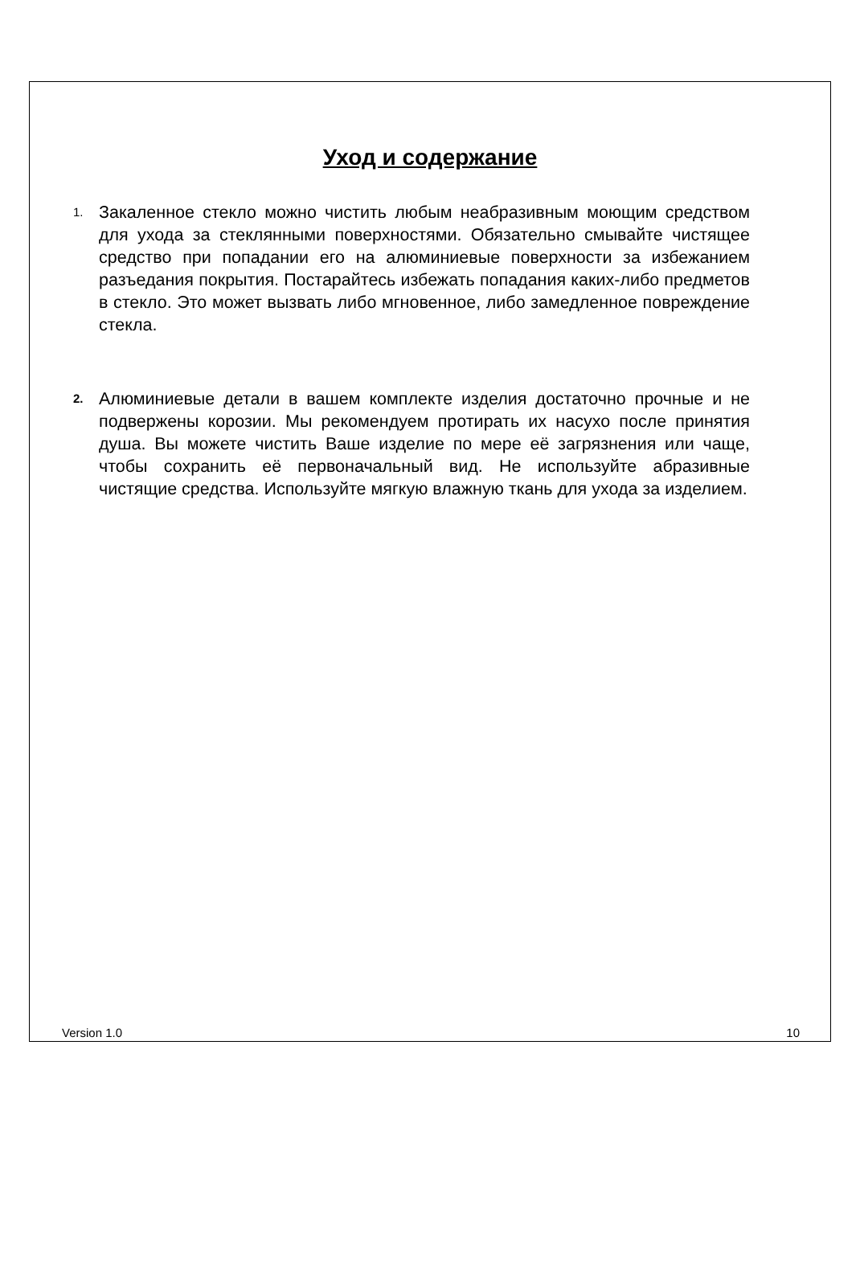Уход и содержание
1.
Закаленное стекло можно чистить любым неабразивным моющим средством для ухода за стеклянными поверхностями. Обязательно смывайте чистящее средство при попадании его на алюминиевые поверхности за избежанием разъедания покрытия. Постарайтесь избежать попадания каких-либо предметов в стекло. Это может вызвать либо мгновенное, либо замедленное повреждение стекла.
2.
Алюминиевые детали в вашем комплекте изделия достаточно прочные и не подвержены корозии. Мы рекомендуем протирать их насухо после принятия душа. Вы можете чистить Ваше изделие по мере её загрязнения или чаще, чтобы сохранить её первоначальный вид. Не используйте абразивные чистящие средства. Используйте мягкую влажную ткань для ухода за изделием.
Version 1.0 10